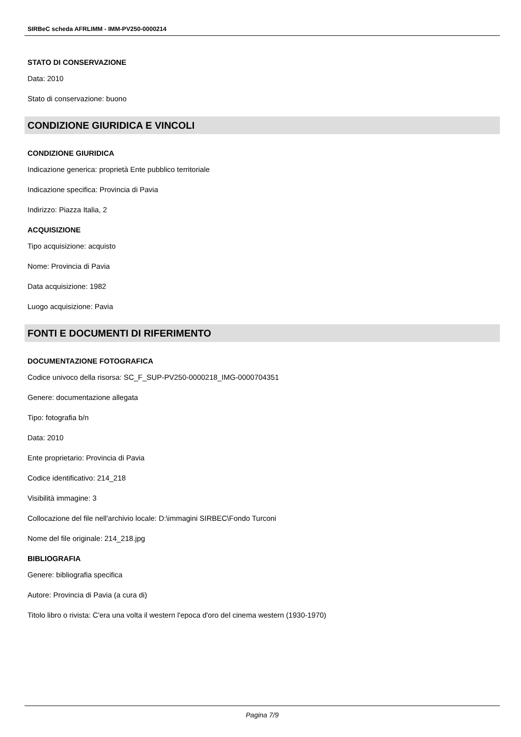SIRBeC scheda AFRLIMM - IMM-PV250-0000214
STATO DI CONSERVAZIONE
Data: 2010
Stato di conservazione: buono
CONDIZIONE GIURIDICA E VINCOLI
CONDIZIONE GIURIDICA
Indicazione generica: proprietà Ente pubblico territoriale
Indicazione specifica: Provincia di Pavia
Indirizzo: Piazza Italia, 2
ACQUISIZIONE
Tipo acquisizione: acquisto
Nome: Provincia di Pavia
Data acquisizione: 1982
Luogo acquisizione: Pavia
FONTI E DOCUMENTI DI RIFERIMENTO
DOCUMENTAZIONE FOTOGRAFICA
Codice univoco della risorsa: SC_F_SUP-PV250-0000218_IMG-0000704351
Genere: documentazione allegata
Tipo: fotografia b/n
Data: 2010
Ente proprietario: Provincia di Pavia
Codice identificativo: 214_218
Visibilità immagine: 3
Collocazione del file nell'archivio locale: D:\immagini SIRBEC\Fondo Turconi
Nome del file originale: 214_218.jpg
BIBLIOGRAFIA
Genere: bibliografia specifica
Autore: Provincia di Pavia (a cura di)
Titolo libro o rivista: C'era una volta il western l'epoca d'oro del cinema western (1930-1970)
Pagina 7/9